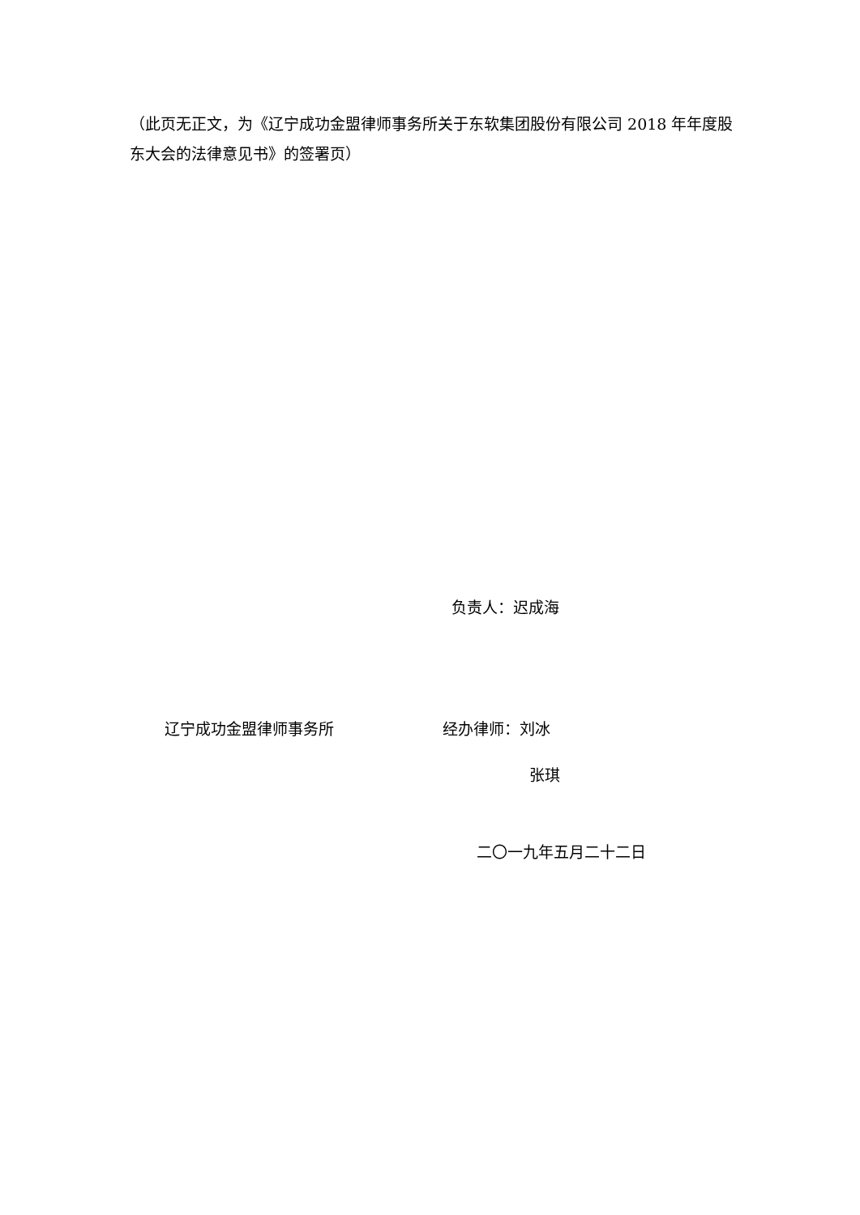（此页无正文，为《辽宁成功金盟律师事务所关于东软集团股份有限公司 2018 年年度股东大会的法律意见书》的签署页）
负责人：迟成海
辽宁成功金盟律师事务所 经办律师：刘冰
张琪
二〇一九年五月二十二日